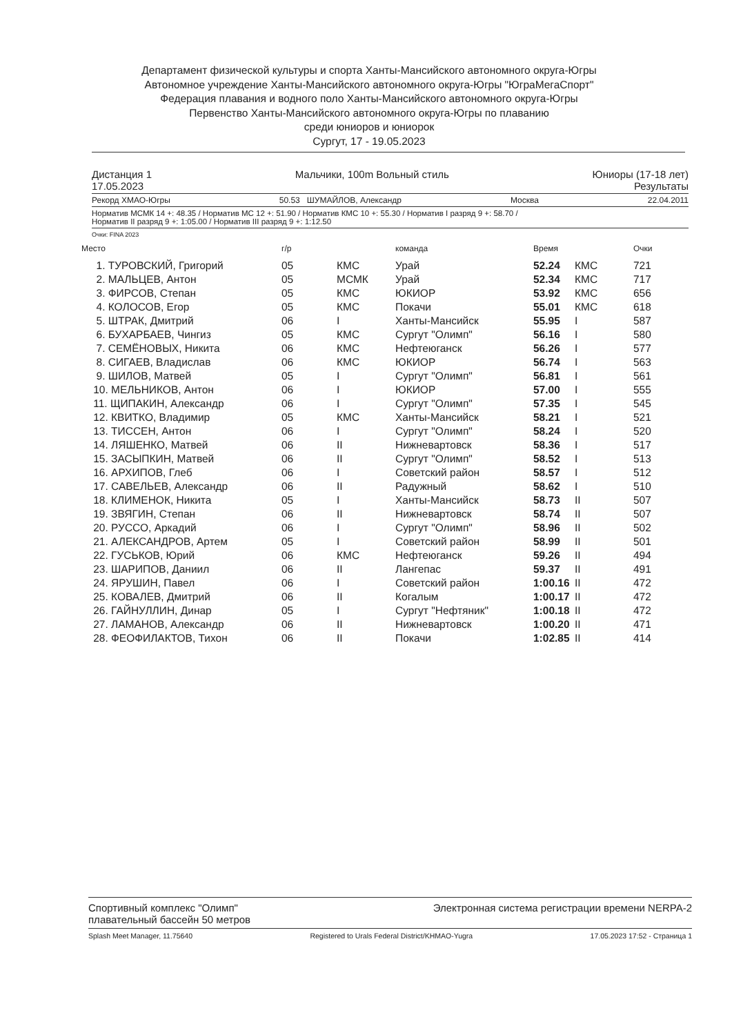Департамент физической культуры и спорта Ханты-Мансийского автономного округа-Югры
Автономное учреждение Ханты-Мансийского автономного округа-Югры "ЮграМегаСпорт"
Федерация плавания и водного поло Ханты-Мансийского автономного округа-Югры
Первенство Ханты-Мансийского автономного округа-Югры по плаванию
среди юниоров и юниорок
Сургут, 17 - 19.05.2023
Дистанция 1
17.05.2023 Мальчики, 100m Вольный стиль Юниоры (17-18 лет)
Результаты
Рекорд ХМАО-Югры 50.53 ШУМАЙЛОВ, Александр Москва 22.04.2011
Норматив МСМК 14 +: 48.35 / Норматив МС 12 +: 51.90 / Норматив КМС 10 +: 55.30 / Норматив I разряд 9 +: 58.70 /
Норматив II разряд 9 +: 1:05.00 / Норматив III разряд 9 +: 1:12.50
Очки: FINA 2023
| Место | г/р | | команда | Время | | Очки |
| --- | --- | --- | --- | --- | --- | --- |
| 1. ТУРОВСКИЙ, Григорий | 05 | КМС | Урай | 52.24 | КМС | 721 |
| 2. МАЛЬЦЕВ, Антон | 05 | МСМК | Урай | 52.34 | КМС | 717 |
| 3. ФИРСОВ, Степан | 05 | КМС | ЮКИОР | 53.92 | КМС | 656 |
| 4. КОЛОСОВ, Егор | 05 | КМС | Покачи | 55.01 | КМС | 618 |
| 5. ШТРАК, Дмитрий | 06 | I | Ханты-Мансийск | 55.95 | I | 587 |
| 6. БУХАРБАЕВ, Чингиз | 05 | КМС | Сургут "Олимп" | 56.16 | I | 580 |
| 7. СЕМЁНОВЫХ, Никита | 06 | КМС | Нефтеюганск | 56.26 | I | 577 |
| 8. СИГАЕВ, Владислав | 06 | КМС | ЮКИОР | 56.74 | I | 563 |
| 9. ШИЛОВ, Матвей | 05 | I | Сургут "Олимп" | 56.81 | I | 561 |
| 10. МЕЛЬНИКОВ, Антон | 06 | I | ЮКИОР | 57.00 | I | 555 |
| 11. ЩИПАКИН, Александр | 06 | I | Сургут "Олимп" | 57.35 | I | 545 |
| 12. КВИТКО, Владимир | 05 | КМС | Ханты-Мансийск | 58.21 | I | 521 |
| 13. ТИССЕН, Антон | 06 | I | Сургут "Олимп" | 58.24 | I | 520 |
| 14. ЛЯШЕНКО, Матвей | 06 | II | Нижневартовск | 58.36 | I | 517 |
| 15. ЗАСЫПКИН, Матвей | 06 | II | Сургут "Олимп" | 58.52 | I | 513 |
| 16. АРХИПОВ, Глеб | 06 | I | Советский район | 58.57 | I | 512 |
| 17. САВЕЛЬЕВ, Александр | 06 | II | Радужный | 58.62 | I | 510 |
| 18. КЛИМЕНОК, Никита | 05 | I | Ханты-Мансийск | 58.73 | II | 507 |
| 19. ЗВЯГИН, Степан | 06 | II | Нижневартовск | 58.74 | II | 507 |
| 20. РУССО, Аркадий | 06 | I | Сургут "Олимп" | 58.96 | II | 502 |
| 21. АЛЕКСАНДРОВ, Артем | 05 | I | Советский район | 58.99 | II | 501 |
| 22. ГУСЬКОВ, Юрий | 06 | КМС | Нефтеюганск | 59.26 | II | 494 |
| 23. ШАРИПОВ, Даниил | 06 | II | Лангепас | 59.37 | II | 491 |
| 24. ЯРУШИН, Павел | 06 | I | Советский район | 1:00.16 | II | 472 |
| 25. КОВАЛЕВ, Дмитрий | 06 | II | Когалым | 1:00.17 | II | 472 |
| 26. ГАЙНУЛЛИН, Динар | 05 | I | Сургут "Нефтяник" | 1:00.18 | II | 472 |
| 27. ЛАМАНОВ, Александр | 06 | II | Нижневартовск | 1:00.20 | II | 471 |
| 28. ФЕОФИЛАКТОВ, Тихон | 06 | II | Покачи | 1:02.85 | II | 414 |
Спортивный комплекс "Олимп"
плавательный бассейн 50 метров Электронная система регистрации времени NERPA-2
Splash Meet Manager, 11.75640 Registered to Urals Federal District/KHMAO-Yugra 17.05.2023 17:52 - Страница 1